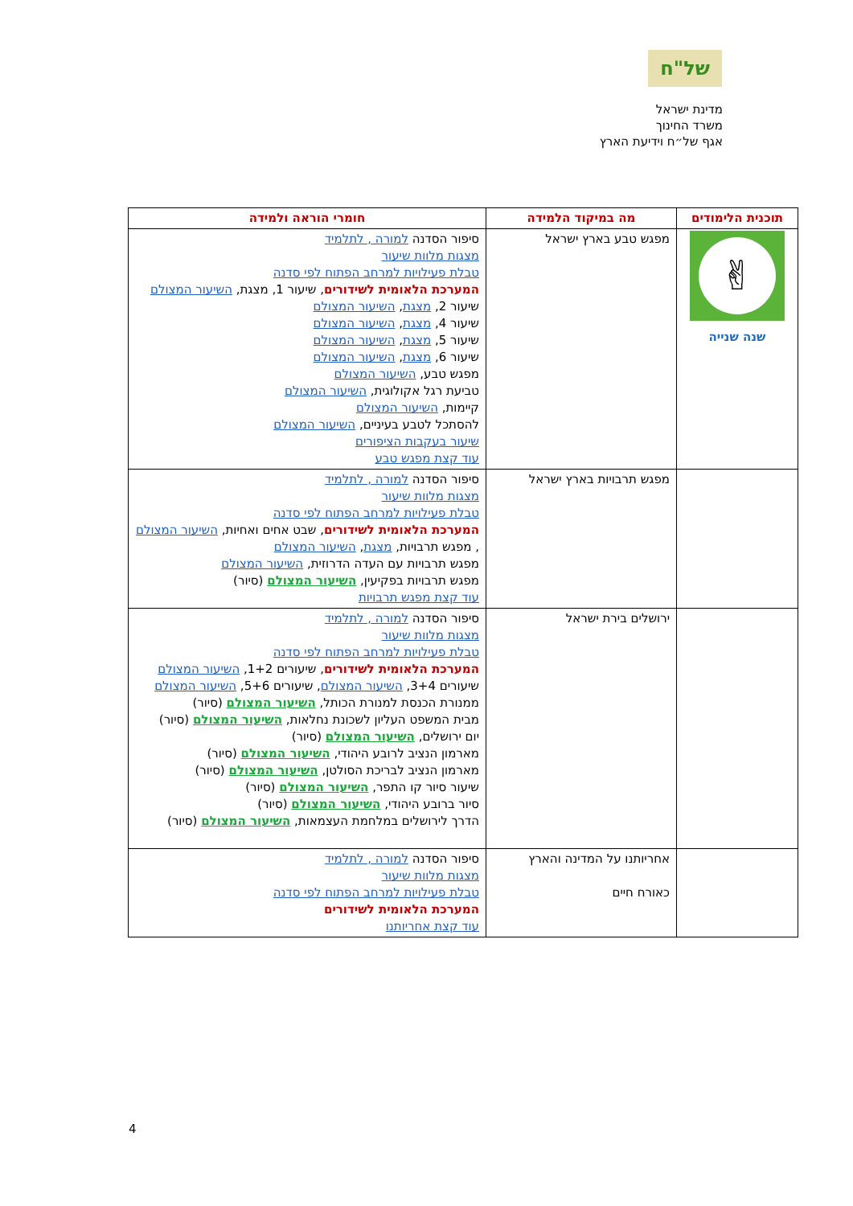של"ח
מדינת ישראל
משרד החינוך
אגף של״ח וידיעת הארץ
| תוכנית הלימודים | מה במיקוד הלמידה | חומרי הוראה ולמידה |
| --- | --- | --- |
| ✌ שנה שנייה | מפגש טבע בארץ ישראל | סיפור הסדנה למורה , לתלמיד מצגות מלוות שיעור טבלת פעילויות למרחב הפתוח לפי סדנה המערכת הלאומית לשידורים , שיעור 1, מצגת, השיעור המצולם שיעור 2, מצגת , השיעור המצולם שיעור 4, מצגת , השיעור המצולם שיעור 5, מצגת , השיעור המצולם שיעור 6, מצגת , השיעור המצולם מפגש טבע, השיעור המצולם טביעת רגל אקולוגית, השיעור המצולם קיימות, השיעור המצולם להסתכל לטבע בעיניים, השיעור המצולם שיעור בעקבות הציפורים עוד קצת מפגש טבע |
| | מפגש תרבויות בארץ ישראל | סיפור הסדנה למורה , לתלמיד מצגות מלוות שיעור טבלת פעילויות למרחב הפתוח לפי סדנה המערכת הלאומית לשידורים , שבט אחים ואחיות, השיעור המצולם , מפגש תרבויות, מצגת , השיעור המצולם מפגש תרבויות עם העדה הדרוזית, השיעור המצולם מפגש תרבויות בפקיעין, השיעור המצולם (סיור) עוד קצת מפגש תרבויות |
| | ירושלים בירת ישראל | סיפור הסדנה למורה , לתלמיד מצגות מלוות שיעור טבלת פעילויות למרחב הפתוח לפי סדנה המערכת הלאומית לשידורים , שיעורים 1+2, השיעור המצולם שיעורים 3+4, השיעור המצולם , שיעורים 5+6, השיעור המצולם ממנורת הכנסת למנורת הכותל, השיעור המצולם (סיור) מבית המשפט העליון לשכונת נחלאות, השיעור המצולם (סיור) יום ירושלים, השיעור המצולם (סיור) מארמון הנציב לרובע היהודי, השיעור המצולם (סיור) מארמון הנציב לבריכת הסולטן, השיעור המצולם (סיור) שיעור סיור קו התפר, השיעור המצולם (סיור) סיור ברובע היהודי, השיעור המצולם (סיור) הדרך לירושלים במלחמת העצמאות, השיעור המצולם (סיור) |
| | אחריותנו על המדינה והארץ כאורח חיים | סיפור הסדנה למורה , לתלמיד מצגות מלוות שיעור טבלת פעילויות למרחב הפתוח לפי סדנה המערכת הלאומית לשידורים עוד קצת אחריותנו |
4